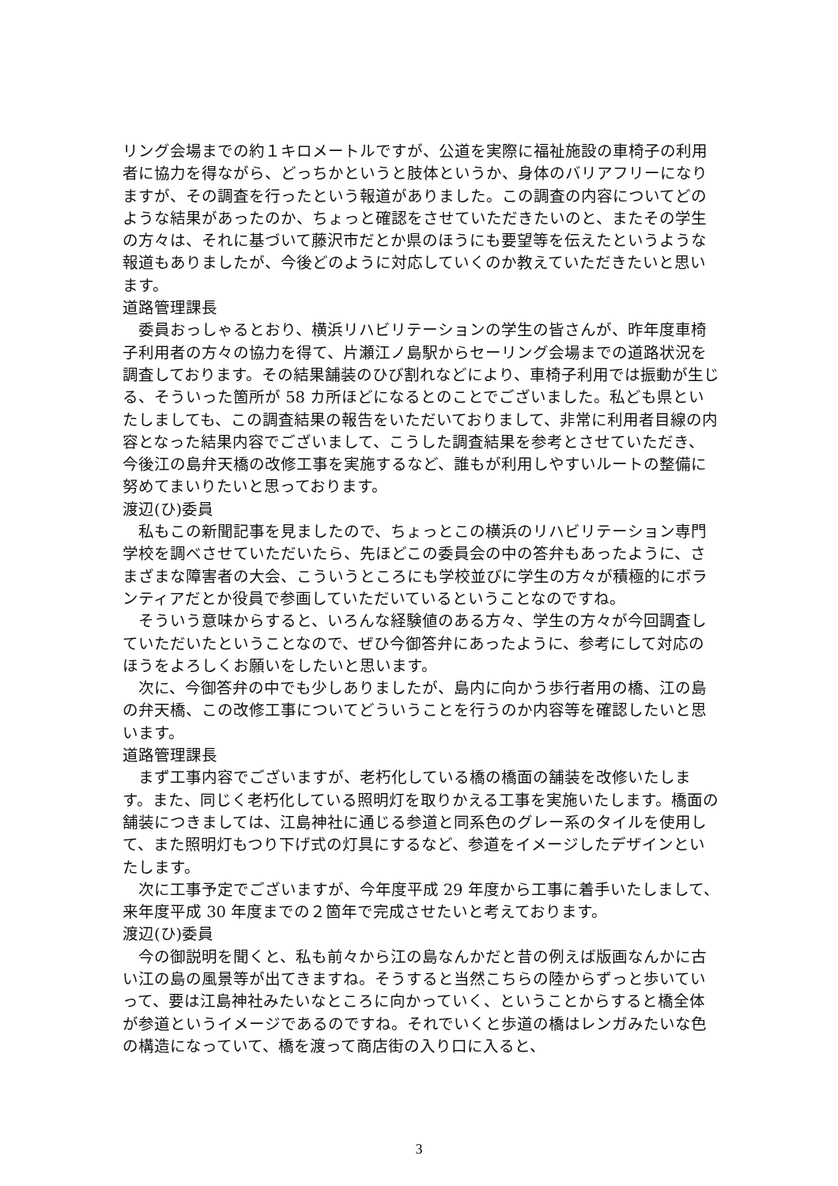リング会場までの約１キロメートルですが、公道を実際に福祉施設の車椅子の利用者に協力を得ながら、どっちかというと肢体というか、身体のバリアフリーになりますが、その調査を行ったという報道がありました。この調査の内容についてどのような結果があったのか、ちょっと確認をさせていただきたいのと、またその学生の方々は、それに基づいて藤沢市だとか県のほうにも要望等を伝えたというような報道もありましたが、今後どのように対応していくのか教えていただきたいと思います。
道路管理課長
委員おっしゃるとおり、横浜リハビリテーションの学生の皆さんが、昨年度車椅子利用者の方々の協力を得て、片瀬江ノ島駅からセーリング会場までの道路状況を調査しております。その結果舗装のひび割れなどにより、車椅子利用では振動が生じる、そういった箇所が 58 カ所ほどになるとのことでございました。私ども県といたしましても、この調査結果の報告をいただいておりまして、非常に利用者目線の内容となった結果内容でございまして、こうした調査結果を参考とさせていただき、今後江の島弁天橋の改修工事を実施するなど、誰もが利用しやすいルートの整備に努めてまいりたいと思っております。
渡辺(ひ)委員
私もこの新聞記事を見ましたので、ちょっとこの横浜のリハビリテーション専門学校を調べさせていただいたら、先ほどこの委員会の中の答弁もあったように、さまざまな障害者の大会、こういうところにも学校並びに学生の方々が積極的にボランティアだとか役員で参画していただいているということなのですね。
そういう意味からすると、いろんな経験値のある方々、学生の方々が今回調査していただいたということなので、ぜひ今御答弁にあったように、参考にして対応のほうをよろしくお願いをしたいと思います。
次に、今御答弁の中でも少しありましたが、島内に向かう歩行者用の橋、江の島の弁天橋、この改修工事についてどういうことを行うのか内容等を確認したいと思います。
道路管理課長
まず工事内容でございますが、老朽化している橋の橋面の舗装を改修いたします。また、同じく老朽化している照明灯を取りかえる工事を実施いたします。橋面の舗装につきましては、江島神社に通じる参道と同系色のグレー系のタイルを使用して、また照明灯もつり下げ式の灯具にするなど、参道をイメージしたデザインといたします。
次に工事予定でございますが、今年度平成 29 年度から工事に着手いたしまして、来年度平成 30 年度までの２箇年で完成させたいと考えております。
渡辺(ひ)委員
今の御説明を聞くと、私も前々から江の島なんかだと昔の例えば版画なんかに古い江の島の風景等が出てきますね。そうすると当然こちらの陸からずっと歩いていって、要は江島神社みたいなところに向かっていく、ということからすると橋全体が参道というイメージであるのですね。それでいくと歩道の橋はレンガみたいな色の構造になっていて、橋を渡って商店街の入り口に入ると、
3